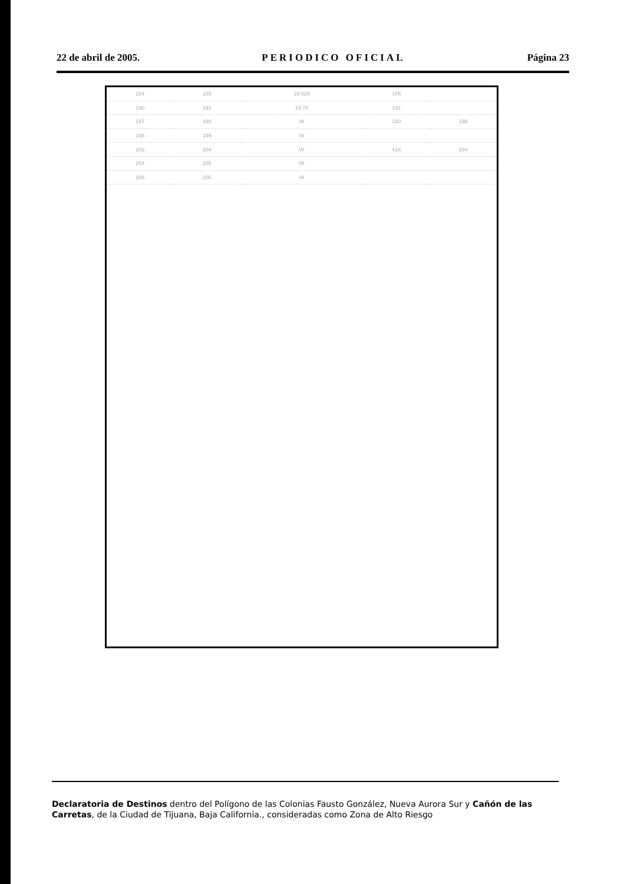22 de abril de 2005. PERIODICO OFICIAL Página 23
| 184 | 185 | 18.029 | 185 | | |
| 190 | 191 | 19.70 | 191 | | |
| 197 | 198 | W | 180 | 198 | |
| 198 | 199 | W | | | |
| 203 | 204 | W | 416 | 204 | |
| 204 | 205 | W | | | |
| 205 | 206 | W | | | |
Declaratoria de Destinos dentro del Polígono de las Colonias Fausto González, Nueva Aurora Sur y Cañón de las Carretas, de la Ciudad de Tijuana, Baja California., consideradas como Zona de Alto Riesgo